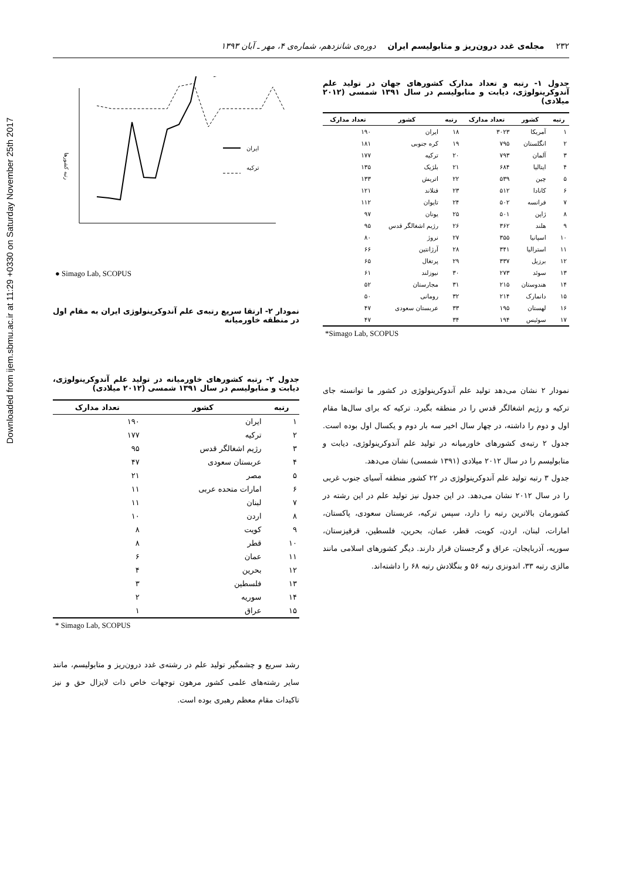Downloaded from ijem.sbmu.ac.ir at 11:29 +0330 on Saturday November 25th 2017
۲۳۲ مجله‌ی غدد درون‌ریز و متابولیسم ایران دوره‌ی شانزدهم، شماره‌ی ۴، مهر ـ آبان ۱۳۹۳
جدول ۱- رتبه و تعداد مدارک کشورهای جهان در تولید علم آندوکرینولوژی، دیابت و متابولیسم در سال ۱۳۹۱ شمسی (۲۰۱۲ میلادی)
| رتبه | کشور | تعداد مدارک | رتبه | کشور | تعداد مدارک |
| --- | --- | --- | --- | --- | --- |
| ۱ | آمریکا | ۳۰۲۳ | ۱۸ | ایران | ۱۹۰ |
| ۲ | انگلستان | ۷۹۵ | ۱۹ | کره جنوبی | ۱۸۱ |
| ۳ | آلمان | ۷۹۳ | ۲۰ | ترکیه | ۱۷۷ |
| ۴ | ایتالیا | ۶۸۴ | ۲۱ | بلژیک | ۱۳۵ |
| ۵ | چین | ۵۳۹ | ۲۲ | اتریش | ۱۳۳ |
| ۶ | کانادا | ۵۱۲ | ۲۳ | فنلاند | ۱۲۱ |
| ۷ | فرانسه | ۵۰۲ | ۲۴ | تایوان | ۱۱۲ |
| ۸ | ژاپن | ۵۰۱ | ۲۵ | یونان | ۹۷ |
| ۹ | هلند | ۳۶۲ | ۲۶ | رژیم اشغالگر قدس | ۹۵ |
| ۱۰ | اسپانیا | ۳۵۵ | ۲۷ | نروژ | ۸۰ |
| ۱۱ | استرالیا | ۳۴۱ | ۲۸ | آرژانتین | ۶۶ |
| ۱۲ | برزیل | ۳۳۷ | ۲۹ | پرتغال | ۶۵ |
| ۱۳ | سوئد | ۲۷۳ | ۳۰ | نیوزلند | ۶۱ |
| ۱۴ | هندوستان | ۲۱۵ | ۳۱ | مجارستان | ۵۲ |
| ۱۵ | دانمارک | ۲۱۴ | ۳۲ | رومانی | ۵۰ |
| ۱۶ | لهستان | ۱۹۵ | ۳۳ | عربستان سعودی | ۴۷ |
| ۱۷ | سوئیس | ۱۹۴ | ۳۴ | | ۴۷ |
*Simago Lab, SCOPUS
نمودار ۲ نشان می‌دهد تولید علم آندوکرینولوژی در کشور ما توانسته جای ترکیه و رژیم اشغالگر قدس را در منطقه بگیرد. ترکیه که برای سال‌ها مقام اول و دوم را داشته، در چهار سال اخیر سه بار دوم و یکسال اول بوده است. جدول ۲ رتبه‌ی کشورهای خاورمیانه در تولید علم آندوکرینولوژی، دیابت و متابولیسم را در سال ۲۰۱۲ میلادی (۱۳۹۱ شمسی) نشان می‌دهد.
جدول ۳ رتبه تولید علم آندوکرینولوژی در ۲۲ کشور منطقه آسیای جنوب غربی را در سال ۲۰۱۲ نشان می‌دهد. در این جدول نیز تولید علم در این رشته در کشورمان بالاترین رتبه را دارد، سپس ترکیه، عربستان سعودی، پاکستان، امارات، لبنان، اردن، کویت، قطر، عمان، بحرین، فلسطین، قرقیزستان، سوریه، آذربایجان، عراق و گرجستان قرار دارند. دیگر کشورهای اسلامی مانند مالزی رتبه ۳۳، اندونزی رتبه ۵۶ و بنگلادش رتبه ۶۸ را داشته‌اند.
رتبه کشورها
ایران
ترکیه
● Simago Lab, SCOPUS
نمودار ۲- ارتقا سریع رتبه‌ی علم آندوکرینولوژی ایران به مقام اول در منطقه خاورمیانه
جدول ۲- رتبه کشورهای خاورمیانه در تولید علم آندوکرینولوژی، دیابت و متابولیسم در سال ۱۳۹۱ شمسی (۲۰۱۲ میلادی)
| رتبه | کشور | تعداد مدارک |
| --- | --- | --- |
| ۱ | ایران | ۱۹۰ |
| ۲ | ترکیه | ۱۷۷ |
| ۳ | رژیم اشغالگر قدس | ۹۵ |
| ۴ | عربستان سعودی | ۴۷ |
| ۵ | مصر | ۲۱ |
| ۶ | امارات متحده عربی | ۱۱ |
| ۷ | لبنان | ۱۱ |
| ۸ | اردن | ۱۰ |
| ۹ | کویت | ۸ |
| ۱۰ | قطر | ۸ |
| ۱۱ | عمان | ۶ |
| ۱۲ | بحرین | ۴ |
| ۱۳ | فلسطین | ۳ |
| ۱۴ | سوریه | ۲ |
| ۱۵ | عراق | ۱ |
* Simago Lab, SCOPUS
رشد سریع و چشمگیر تولید علم در رشته‌ی غدد درون‌ریز و متابولیسم، مانند سایر رشته‌های علمی کشور مرهون توجهات خاص ذات لایزال حق و نیز تاکیدات مقام معظم رهبری بوده است.